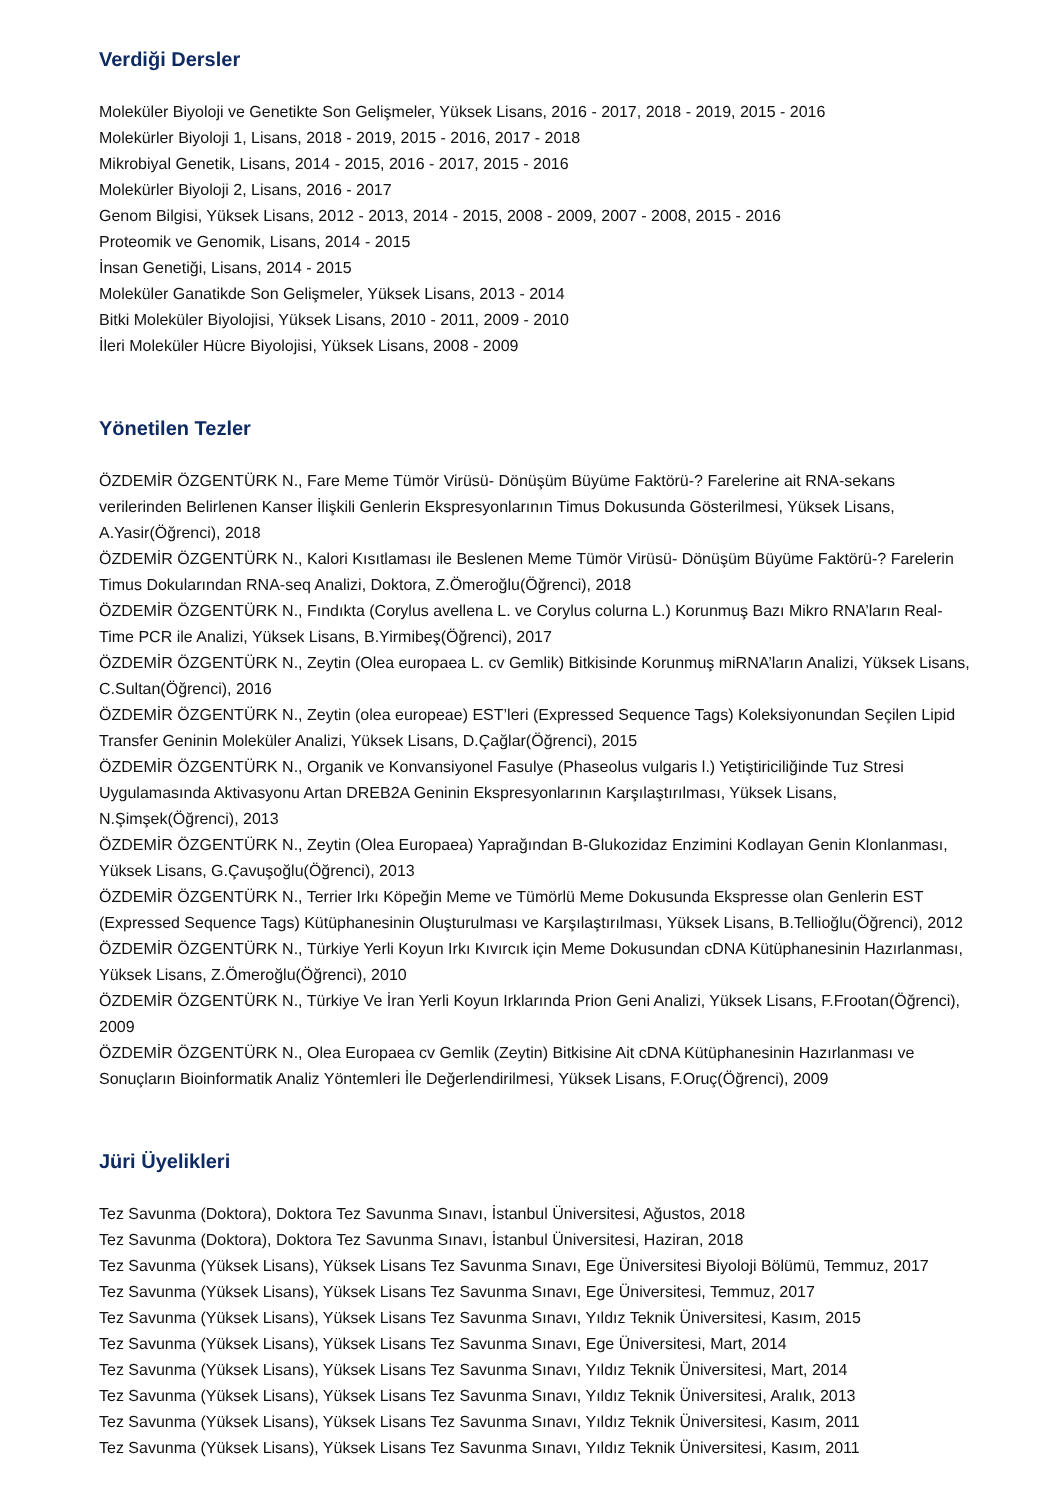Verdiği Dersler
Moleküler Biyoloji ve Genetikte Son Gelişmeler, Yüksek Lisans, 2016 - 2017, 2018 - 2019, 2015 - 2016
Molekürler Biyoloji 1, Lisans, 2018 - 2019, 2015 - 2016, 2017 - 2018
Mikrobiyal Genetik, Lisans, 2014 - 2015, 2016 - 2017, 2015 - 2016
Molekürler Biyoloji 2, Lisans, 2016 - 2017
Genom Bilgisi, Yüksek Lisans, 2012 - 2013, 2014 - 2015, 2008 - 2009, 2007 - 2008, 2015 - 2016
Proteomik ve Genomik, Lisans, 2014 - 2015
İnsan Genetiği, Lisans, 2014 - 2015
Moleküler Ganatikde Son Gelişmeler, Yüksek Lisans, 2013 - 2014
Bitki Moleküler Biyolojisi, Yüksek Lisans, 2010 - 2011, 2009 - 2010
İleri Moleküler Hücre Biyolojisi, Yüksek Lisans, 2008 - 2009
Yönetilen Tezler
ÖZDEMİR ÖZGENTÜRK N., Fare Meme Tümör Virüsü- Dönüşüm Büyüme Faktörü-? Farelerine ait RNA-sekans verilerinden Belirlenen Kanser İlişkili Genlerin Ekspresyonlarının Timus Dokusunda Gösterilmesi, Yüksek Lisans, A.Yasir(Öğrenci), 2018
ÖZDEMİR ÖZGENTÜRK N., Kalori Kısıtlaması ile Beslenen Meme Tümör Virüsü- Dönüşüm Büyüme Faktörü-? Farelerin Timus Dokularından RNA-seq Analizi, Doktora, Z.Ömeroğlu(Öğrenci), 2018
ÖZDEMİR ÖZGENTÜRK N., Fındıkta (Corylus avellena L. ve Corylus colurna L.) Korunmuş Bazı Mikro RNA’ların Real-Time PCR ile Analizi, Yüksek Lisans, B.Yirmibeş(Öğrenci), 2017
ÖZDEMİR ÖZGENTÜRK N., Zeytin (Olea europaea L. cv Gemlik) Bitkisinde Korunmuş miRNA’ların Analizi, Yüksek Lisans, C.Sultan(Öğrenci), 2016
ÖZDEMİR ÖZGENTÜRK N., Zeytin (olea europeae) EST’leri (Expressed Sequence Tags) Koleksiyonundan Seçilen Lipid Transfer Geninin Moleküler Analizi, Yüksek Lisans, D.Çağlar(Öğrenci), 2015
ÖZDEMİR ÖZGENTÜRK N., Organik ve Konvansiyonel Fasulye (Phaseolus vulgaris l.) Yetiştiriciliğinde Tuz Stresi Uygulamasında Aktivasyonu Artan DREB2A Geninin Ekspresyonlarının Karşılaştırılması, Yüksek Lisans, N.Şimşek(Öğrenci), 2013
ÖZDEMİR ÖZGENTÜRK N., Zeytin (Olea Europaea) Yaprağından B-Glukozidaz Enzimini Kodlayan Genin Klonlanması, Yüksek Lisans, G.Çavuşoğlu(Öğrenci), 2013
ÖZDEMİR ÖZGENTÜRK N., Terrier Irkı Köpeğin Meme ve Tümörlü Meme Dokusunda Ekspresse olan Genlerin EST (Expressed Sequence Tags) Kütüphanesinin Oluşturulması ve Karşılaştırılması, Yüksek Lisans, B.Tellioğlu(Öğrenci), 2012
ÖZDEMİR ÖZGENTÜRK N., Türkiye Yerli Koyun Irkı Kıvırcık için Meme Dokusundan cDNA Kütüphanesinin Hazırlanması, Yüksek Lisans, Z.Ömeroğlu(Öğrenci), 2010
ÖZDEMİR ÖZGENTÜRK N., Türkiye Ve İran Yerli Koyun Irklarında Prion Geni Analizi, Yüksek Lisans, F.Frootan(Öğrenci), 2009
ÖZDEMİR ÖZGENTÜRK N., Olea Europaea cv Gemlik (Zeytin) Bitkisine Ait cDNA Kütüphanesinin Hazırlanması ve Sonuçların Bioinformatik Analiz Yöntemleri İle Değerlendirilmesi, Yüksek Lisans, F.Oruç(Öğrenci), 2009
Jüri Üyelikleri
Tez Savunma (Doktora), Doktora Tez Savunma Sınavı, İstanbul Üniversitesi, Ağustos, 2018
Tez Savunma (Doktora), Doktora Tez Savunma Sınavı, İstanbul Üniversitesi, Haziran, 2018
Tez Savunma (Yüksek Lisans), Yüksek Lisans Tez Savunma Sınavı, Ege Üniversitesi Biyoloji Bölümü, Temmuz, 2017
Tez Savunma (Yüksek Lisans), Yüksek Lisans Tez Savunma Sınavı, Ege Üniversitesi, Temmuz, 2017
Tez Savunma (Yüksek Lisans), Yüksek Lisans Tez Savunma Sınavı, Yıldız Teknik Üniversitesi, Kasım, 2015
Tez Savunma (Yüksek Lisans), Yüksek Lisans Tez Savunma Sınavı, Ege Üniversitesi, Mart, 2014
Tez Savunma (Yüksek Lisans), Yüksek Lisans Tez Savunma Sınavı, Yıldız Teknik Üniversitesi, Mart, 2014
Tez Savunma (Yüksek Lisans), Yüksek Lisans Tez Savunma Sınavı, Yıldız Teknik Üniversitesi, Aralık, 2013
Tez Savunma (Yüksek Lisans), Yüksek Lisans Tez Savunma Sınavı, Yıldız Teknik Üniversitesi, Kasım, 2011
Tez Savunma (Yüksek Lisans), Yüksek Lisans Tez Savunma Sınavı, Yıldız Teknik Üniversitesi, Kasım, 2011